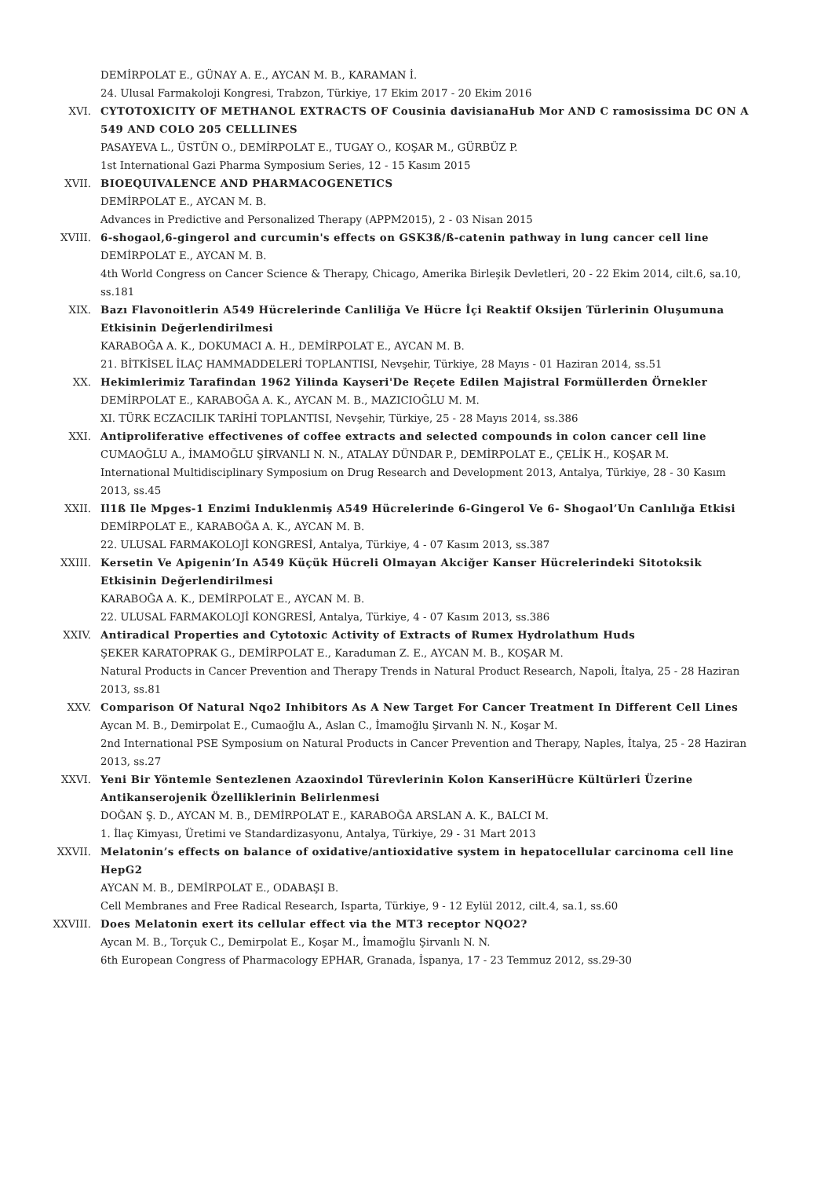DEMİRPOLAT E., GÜNAY A. E., AYCAN M. B., KARAMAN İ.
24. Ulusal Farmakoloji Kongresi, Trabzon, Türkiye, 17 Ekim 2017 - 20 Ekim 2016
XVI. CYTOTOXICITY OF METHANOL EXTRACTS OF Cousinia davisianaHub Mor AND C ramosissima DC ON A 549 AND COLO 205 CELLLINES
PASAYEVA L., ÜSTÜN O., DEMİRPOLAT E., TUGAY O., KOŞAR M., GÜRBÜZ P.
1st International Gazi Pharma Symposium Series, 12 - 15 Kasım 2015
XVII. BIOEQUIVALENCE AND PHARMACOGENETICS
DEMİRPOLAT E., AYCAN M. B.
Advances in Predictive and Personalized Therapy (APPM2015), 2 - 03 Nisan 2015
XVIII. 6-shogaol,6-gingerol and curcumin's effects on GSK3ß/ß-catenin pathway in lung cancer cell line
DEMİRPOLAT E., AYCAN M. B.
4th World Congress on Cancer Science & Therapy, Chicago, Amerika Birleşik Devletleri, 20 - 22 Ekim 2014, cilt.6, sa.10, ss.181
XIX. Bazı Flavonoitlerin A549 Hücrelerinde Canliliğa Ve Hücre İçi Reaktif Oksijen Türlerinin Oluşumuna Etkisinin Değerlendirilmesi
KARABOĞA A. K., DOKUMACI A. H., DEMİRPOLAT E., AYCAN M. B.
21. BİTKİSEL İLAÇ HAMMADDELERİ TOPLANTISI, Nevşehir, Türkiye, 28 Mayıs - 01 Haziran 2014, ss.51
XX. Hekimlerimiz Tarafindan 1962 Yilinda Kayseri'De Reçete Edilen Majistral Formüllerden Örnekler
DEMİRPOLAT E., KARABOĞA A. K., AYCAN M. B., MAZICIOĞLU M. M.
XI. TÜRK ECZACILIK TARİHİ TOPLANTISI, Nevşehir, Türkiye, 25 - 28 Mayıs 2014, ss.386
XXI. Antiproliferative effectivenes of coffee extracts and selected compounds in colon cancer cell line
CUMAOĞLU A., İMAMOĞLU ŞİRVANLI N. N., ATALAY DÜNDAR P., DEMİRPOLAT E., ÇELİK H., KOŞAR M.
International Multidisciplinary Symposium on Drug Research and Development 2013, Antalya, Türkiye, 28 - 30 Kasım 2013, ss.45
XXII. Il1ß Ile Mpges-1 Enzimi Induklenmiş A549 Hücrelerinde 6-Gingerol Ve 6- Shogaol’Un Canlılığa Etkisi
DEMİRPOLAT E., KARABOĞA A. K., AYCAN M. B.
22. ULUSAL FARMAKOLOJİ KONGRESİ, Antalya, Türkiye, 4 - 07 Kasım 2013, ss.387
XXIII. Kersetin Ve Apigenin’In A549 Küçük Hücreli Olmayan Akciğer Kanser Hücrelerindeki Sitotoksik Etkisinin Değerlendirilmesi
KARABOĞA A. K., DEMİRPOLAT E., AYCAN M. B.
22. ULUSAL FARMAKOLOJİ KONGRESİ, Antalya, Türkiye, 4 - 07 Kasım 2013, ss.386
XXIV. Antiradical Properties and Cytotoxic Activity of Extracts of Rumex Hydrolathum Huds
ŞEKER KARATOPRAK G., DEMİRPOLAT E., Karaduman Z. E., AYCAN M. B., KOŞAR M.
Natural Products in Cancer Prevention and Therapy Trends in Natural Product Research, Napoli, İtalya, 25 - 28 Haziran 2013, ss.81
XXV. Comparison Of Natural Nqo2 Inhibitors As A New Target For Cancer Treatment In Different Cell Lines
Aycan M. B., Demirpolat E., Cumaoğlu A., Aslan C., İmamoğlu Şirvanlı N. N., Koşar M.
2nd International PSE Symposium on Natural Products in Cancer Prevention and Therapy, Naples, İtalya, 25 - 28 Haziran 2013, ss.27
XXVI. Yeni Bir Yöntemle Sentezlenen Azaoxindol Türevlerinin Kolon KanseriHücre Kültürleri Üzerine Antikanserojenik Özelliklerinin Belirlenmesi
DOĞAN Ş. D., AYCAN M. B., DEMİRPOLAT E., KARABOĞA ARSLAN A. K., BALCI M.
1. İlaç Kimyası, Üretimi ve Standardizasyonu, Antalya, Türkiye, 29 - 31 Mart 2013
XXVII. Melatonin’s effects on balance of oxidative/antioxidative system in hepatocellular carcinoma cell line HepG2
AYCAN M. B., DEMİRPOLAT E., ODABAŞI B.
Cell Membranes and Free Radical Research, Isparta, Türkiye, 9 - 12 Eylül 2012, cilt.4, sa.1, ss.60
XXVIII. Does Melatonin exert its cellular effect via the MT3 receptor NQO2?
Aycan M. B., Torçuk C., Demirpolat E., Koşar M., İmamoğlu Şirvanlı N. N.
6th European Congress of Pharmacology EPHAR, Granada, İspanya, 17 - 23 Temmuz 2012, ss.29-30